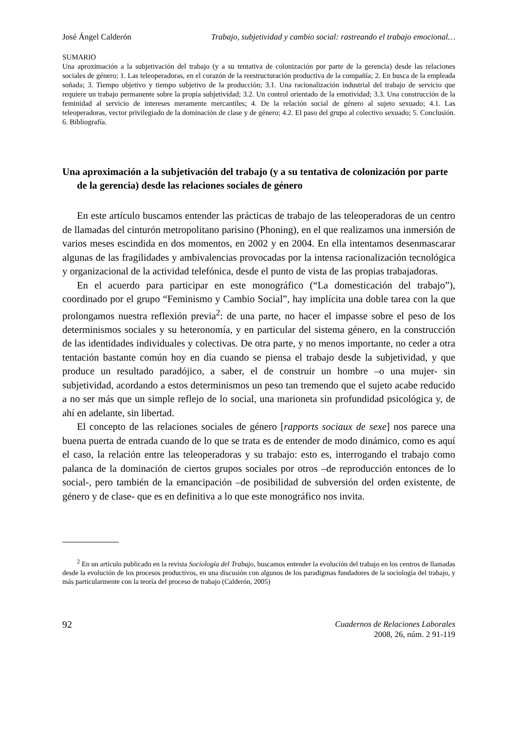José Ángel Calderón Trabajo, subjetividad y cambio social: rastreando el trabajo emocional…
SUMARIO
Una aproximación a la subjetivación del trabajo (y a su tentativa de colonización por parte de la gerencia) desde las relaciones sociales de género; 1. Las teleoperadoras, en el corazón de la reestructuración productiva de la compañía; 2. En busca de la empleada soñada; 3. Tiempo objetivo y tiempo subjetivo de la producción; 3.1. Una racionalización industrial del trabajo de servicio que requiere un trabajo permanente sobre la propia subjetividad; 3.2. Un control orientado de la emotividad; 3.3. Una construcción de la feminidad al servicio de intereses meramente mercantiles; 4. De la relación social de género al sujeto sexuado; 4.1. Las teleoperadoras, vector privilegiado de la dominación de clase y de género; 4.2. El paso del grupo al colectivo sexuado; 5. Conclusión. 6. Bibliografía.
Una aproximación a la subjetivación del trabajo (y a su tentativa de colonización por parte de la gerencia) desde las relaciones sociales de género
En este artículo buscamos entender las prácticas de trabajo de las teleoperadoras de un centro de llamadas del cinturón metropolitano parisino (Phoning), en el que realizamos una inmersión de varios meses escindida en dos momentos, en 2002 y en 2004. En ella intentamos desenmascarar algunas de las fragilidades y ambivalencias provocadas por la intensa racionalización tecnológica y organizacional de la actividad telefónica, desde el punto de vista de las propias trabajadoras.
En el acuerdo para participar en este monográfico (“La domesticación del trabajo”), coordinado por el grupo “Feminismo y Cambio Social”, hay implícita una doble tarea con la que prolongamos nuestra reflexión previa<sup>2</sup>: de una parte, no hacer el impasse sobre el peso de los determinismos sociales y su heteronomía, y en particular del sistema género, en la construcción de las identidades individuales y colectivas. De otra parte, y no menos importante, no ceder a otra tentación bastante común hoy en día cuando se piensa el trabajo desde la subjetividad, y que produce un resultado paradójico, a saber, el de construir un hombre –o una mujer- sin subjetividad, acordando a estos determinismos un peso tan tremendo que el sujeto acabe reducido a no ser más que un simple reflejo de lo social, una marioneta sin profundidad psicológica y, de ahí en adelante, sin libertad.
El concepto de las relaciones sociales de género [rapports sociaux de sexe] nos parece una buena puerta de entrada cuando de lo que se trata es de entender de modo dinámico, como es aquí el caso, la relación entre las teleoperadoras y su trabajo: esto es, interrogando el trabajo como palanca de la dominación de ciertos grupos sociales por otros –de reproducción entonces de lo social-, pero también de la emancipación –de posibilidad de subversión del orden existente, de género y de clase- que es en definitiva a lo que este monográfico nos invita.
<sup>2</sup> En un artículo publicado en la revista Sociología del Trabajo, buscamos entender la evolución del trabajo en los centros de llamadas desde la evolución de los procesos productivos, en una discusión con algunos de los paradigmas fundadores de la sociología del trabajo, y más particularmente con la teoría del proceso de trabajo (Calderón, 2005)
92 Cuadernos de Relaciones Laborales
2008, 26, núm. 2 91-119